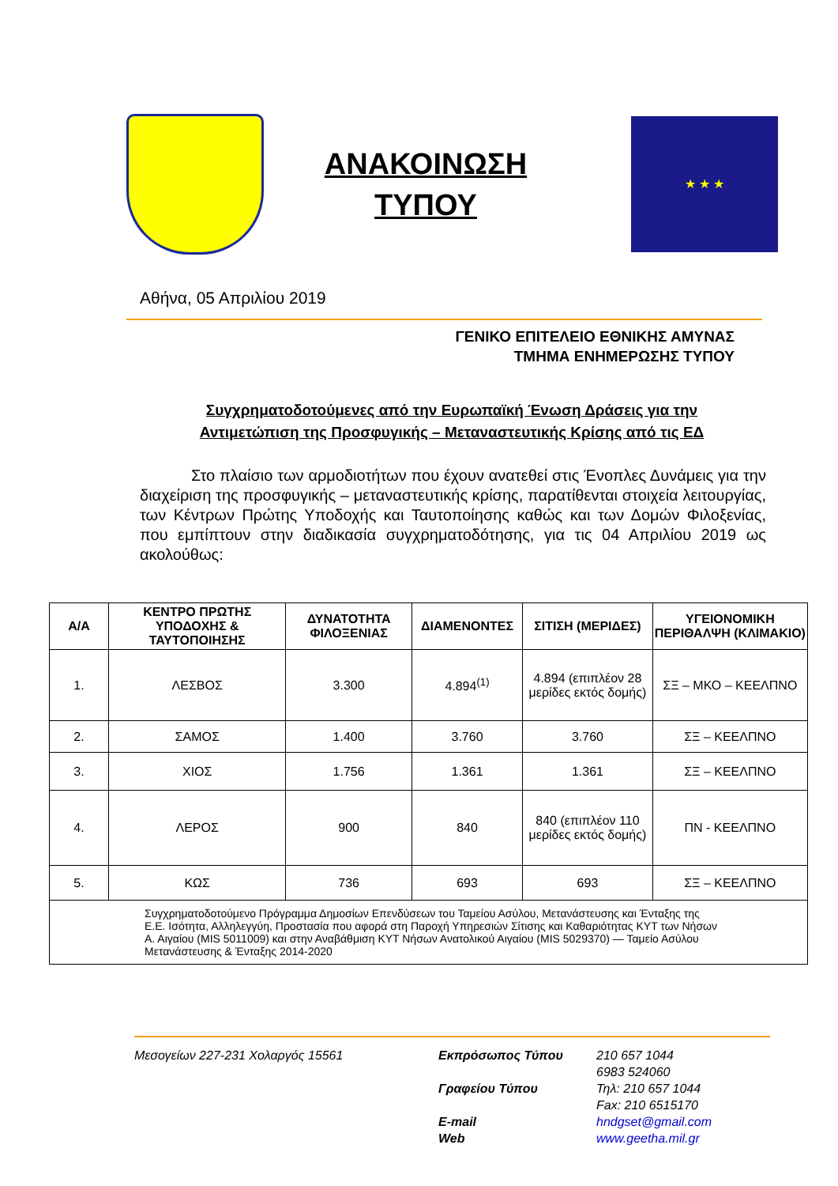ΑΝΑΚΟΙΝΩΣΗ
ΤΥΠΟΥ
★ ★ ★
Αθήνα, 05 Απριλίου 2019
ΓΕΝΙΚΟ ΕΠΙΤΕΛΕΙΟ ΕΘΝΙΚΗΣ ΑΜΥΝΑΣ
ΤΜΗΜΑ ΕΝΗΜΕΡΩΣΗΣ ΤΥΠΟΥ
Συγχρηματοδοτούμενες από την Ευρωπαϊκή Ένωση Δράσεις για την Αντιμετώπιση της Προσφυγικής – Μεταναστευτικής Κρίσης από τις ΕΔ
Στο πλαίσιο των αρμοδιοτήτων που έχουν ανατεθεί στις Ένοπλες Δυνάμεις για την διαχείριση της προσφυγικής – μεταναστευτικής κρίσης, παρατίθενται στοιχεία λειτουργίας, των Κέντρων Πρώτης Υποδοχής και Ταυτοποίησης καθώς και των Δομών Φιλοξενίας, που εμπίπτουν στην διαδικασία συγχρηματοδότησης, για τις 04 Απριλίου 2019 ως ακολούθως:
| Α/Α | ΚΕΝΤΡΟ ΠΡΩΤΗΣ ΥΠΟΔΟΧΗΣ & ΤΑΥΤΟΠΟΙΗΣΗΣ | ΔΥΝΑΤΟΤΗΤΑ ΦΙΛΟΞΕΝΙΑΣ | ΔΙΑΜΕΝΟΝΤΕΣ | ΣΙΤΙΣΗ (ΜΕΡΙΔΕΣ) | ΥΓΕΙΟΝΟΜΙΚΗ ΠΕΡΙΘΑΛΨΗ (ΚΛΙΜΑΚΙΟ) |
| --- | --- | --- | --- | --- | --- |
| 1. | ΛΕΣΒΟΣ | 3.300 | 4.894<sup>(1)</sup> | 4.894 (επιπλέον 28 μερίδες εκτός δομής) | ΣΞ – ΜΚΟ – ΚΕΕΛΠΝΟ |
| 2. | ΣΑΜΟΣ | 1.400 | 3.760 | 3.760 | ΣΞ – ΚΕΕΛΠΝΟ |
| 3. | ΧΙΟΣ | 1.756 | 1.361 | 1.361 | ΣΞ – ΚΕΕΛΠΝΟ |
| 4. | ΛΕΡΟΣ | 900 | 840 | 840 (επιπλέον 110 μερίδες εκτός δομής) | ΠΝ - ΚΕΕΛΠΝΟ |
| 5. | ΚΩΣ | 736 | 693 | 693 | ΣΞ – ΚΕΕΛΠΝΟ |
| Συγχρηματοδοτούμενο Πρόγραμμα Δημοσίων Επενδύσεων του Ταμείου Ασύλου, Μετανάστευσης και Ένταξης της Ε.Ε. Ισότητα, Αλληλεγγύη, Προστασία που αφορά στη Παροχή Υπηρεσιών Σίτισης και Καθαριότητας ΚΥΤ των Νήσων Α. Αιγαίου (MIS 5011009) και στην Αναβάθμιση ΚΥΤ Νήσων Ανατολικού Αιγαίου (MIS 5029370) — Ταμείο Ασύλου Μετανάστευσης & Ένταξης 2014-2020 | | | | | |
Μεσογείων 227-231 Χολαργός 15561 Εκπρόσωπος Τύπου
Γραφείου Τύπου
E-mail
Web
210 657 1044
6983 524060
Τηλ: 210 657 1044
Fax: 210 6515170
hndgset@gmail.com
www.geetha.mil.gr